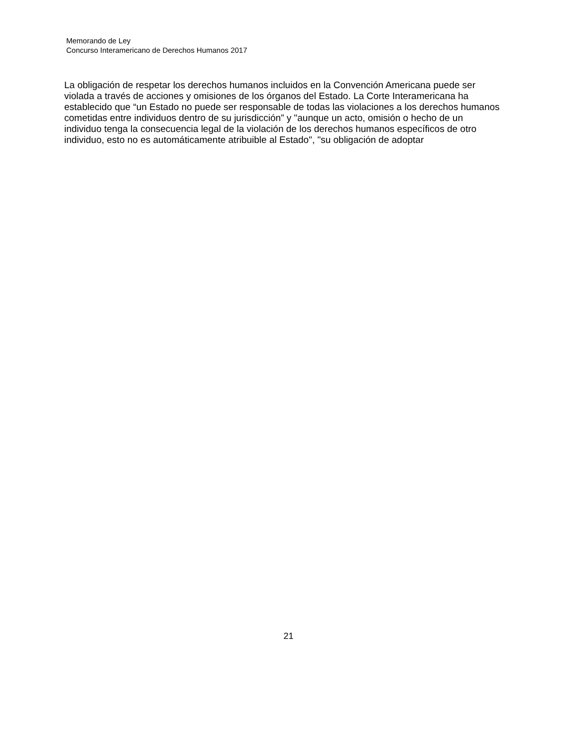Memorando de Ley
Concurso Interamericano de Derechos Humanos 2017
La obligación de respetar los derechos humanos incluidos en la Convención Americana puede ser
violada a través de acciones y omisiones de los órganos del Estado. La Corte Interamericana ha
establecido que “un Estado no puede ser responsable de todas las violaciones a los derechos humanos
cometidas entre individuos dentro de su jurisdicción” y "aunque un acto, omisión o hecho de un
individuo tenga la consecuencia legal de la violación de los derechos humanos específicos de otro
individuo, esto no es automáticamente atribuible al Estado", "su obligación de adoptar
21